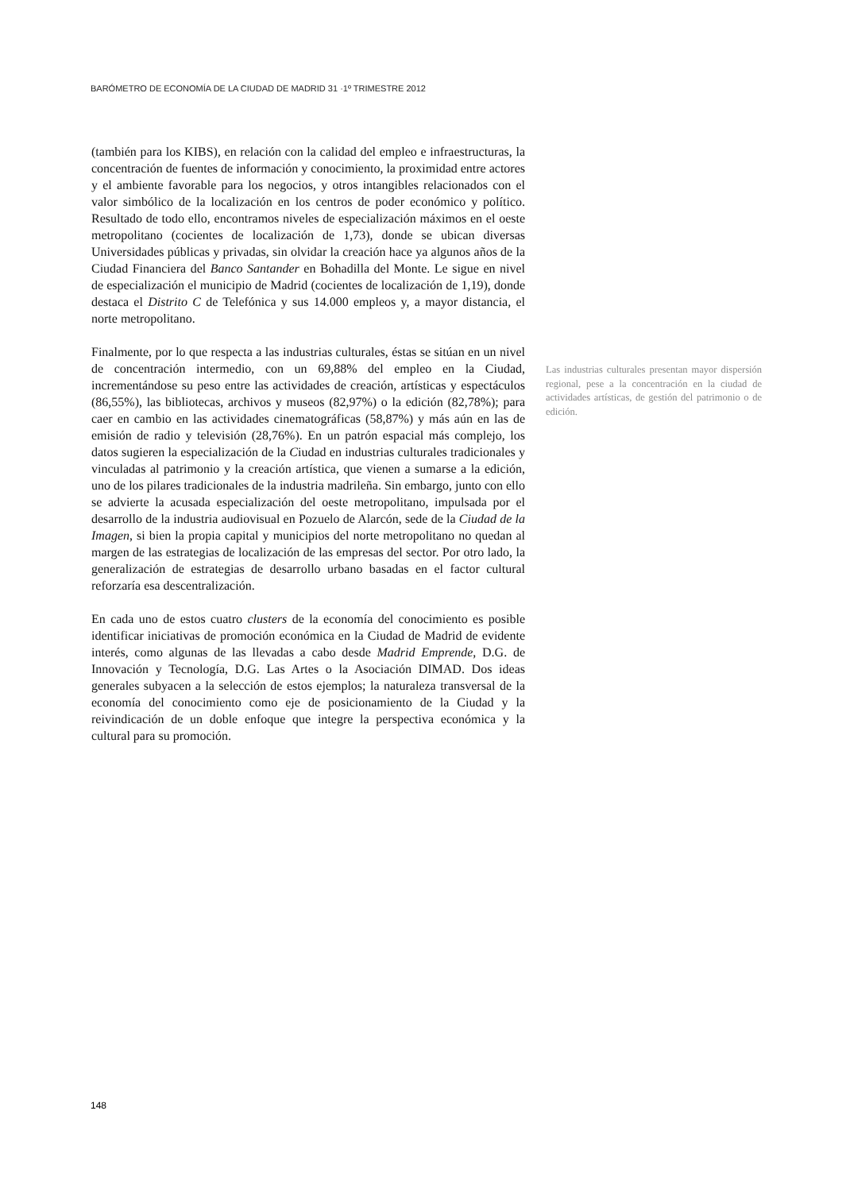BARÓMETRO DE ECONOMÍA DE LA CIUDAD DE MADRID 31 ·1º TRIMESTRE 2012
(también para los KIBS), en relación con la calidad del empleo e infraestructuras, la concentración de fuentes de información y conocimiento, la proximidad entre actores y el ambiente favorable para los negocios, y otros intangibles relacionados con el valor simbólico de la localización en los centros de poder económico y político. Resultado de todo ello, encontramos niveles de especialización máximos en el oeste metropolitano (cocientes de localización de 1,73), donde se ubican diversas Universidades públicas y privadas, sin olvidar la creación hace ya algunos años de la Ciudad Financiera del Banco Santander en Bohadilla del Monte. Le sigue en nivel de especialización el municipio de Madrid (cocientes de localización de 1,19), donde destaca el Distrito C de Telefónica y sus 14.000 empleos y, a mayor distancia, el norte metropolitano.
Finalmente, por lo que respecta a las industrias culturales, éstas se sitúan en un nivel de concentración intermedio, con un 69,88% del empleo en la Ciudad, incrementándose su peso entre las actividades de creación, artísticas y espectáculos (86,55%), las bibliotecas, archivos y museos (82,97%) o la edición (82,78%); para caer en cambio en las actividades cinematográficas (58,87%) y más aún en las de emisión de radio y televisión (28,76%). En un patrón espacial más complejo, los datos sugieren la especialización de la Ciudad en industrias culturales tradicionales y vinculadas al patrimonio y la creación artística, que vienen a sumarse a la edición, uno de los pilares tradicionales de la industria madrileña. Sin embargo, junto con ello se advierte la acusada especialización del oeste metropolitano, impulsada por el desarrollo de la industria audiovisual en Pozuelo de Alarcón, sede de la Ciudad de la Imagen, si bien la propia capital y municipios del norte metropolitano no quedan al margen de las estrategias de localización de las empresas del sector. Por otro lado, la generalización de estrategias de desarrollo urbano basadas en el factor cultural reforzaría esa descentralización.
En cada uno de estos cuatro clusters de la economía del conocimiento es posible identificar iniciativas de promoción económica en la Ciudad de Madrid de evidente interés, como algunas de las llevadas a cabo desde Madrid Emprende, D.G. de Innovación y Tecnología, D.G. Las Artes o la Asociación DIMAD. Dos ideas generales subyacen a la selección de estos ejemplos; la naturaleza transversal de la economía del conocimiento como eje de posicionamiento de la Ciudad y la reivindicación de un doble enfoque que integre la perspectiva económica y la cultural para su promoción.
Las industrias culturales presentan mayor dispersión regional, pese a la concentración en la ciudad de actividades artísticas, de gestión del patrimonio o de edición.
148